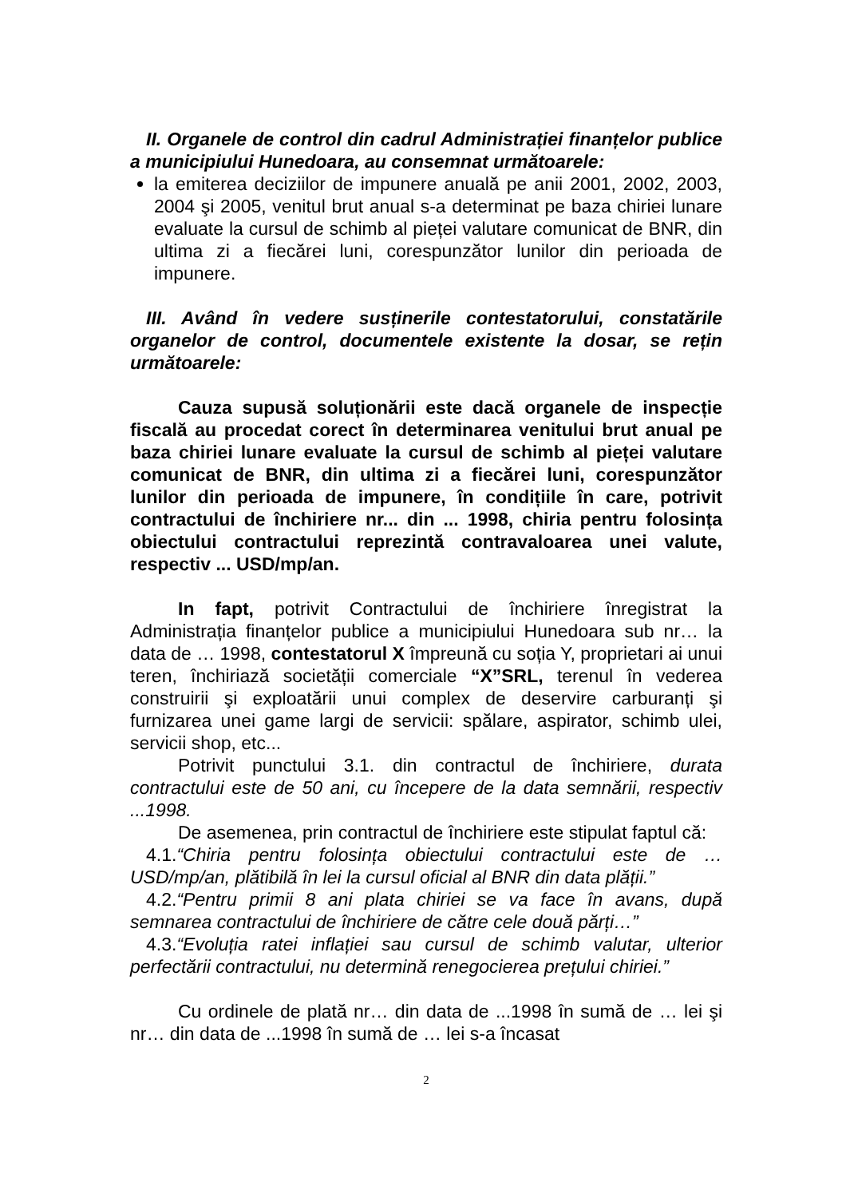II. Organele de control din cadrul Administrației finanțelor publice a municipiului Hunedoara, au consemnat următoarele:
la emiterea deciziilor de impunere anuală pe anii 2001, 2002, 2003, 2004 şi 2005, venitul brut anual s-a determinat pe baza chiriei lunare evaluate la cursul de schimb al pieței valutare comunicat de BNR, din ultima zi a fiecărei luni, corespunzător lunilor din perioada de impunere.
III. Având în vedere susținerile contestatorului, constatările organelor de control, documentele existente la dosar, se rețin următoarele:
Cauza supusă soluționării este dacă organele de inspecție fiscală au procedat corect în determinarea venitului brut anual pe baza chiriei lunare evaluate la cursul de schimb al pieței valutare comunicat de BNR, din ultima zi a fiecărei luni, corespunzător lunilor din perioada de impunere, în condițiile în care, potrivit contractului de închiriere nr... din ... 1998, chiria pentru folosința obiectului contractului reprezintă contravaloarea unei valute, respectiv ... USD/mp/an.
In fapt, potrivit Contractului de închiriere înregistrat la Administrația finanțelor publice a municipiului Hunedoara sub nr… la data de … 1998, contestatorul X împreună cu soția Y, proprietari ai unui teren, închiriază societății comerciale “X”SRL, terenul în vederea construirii şi exploatării unui complex de deservire carburanți şi furnizarea unei game largi de servicii: spălare, aspirator, schimb ulei, servicii shop, etc...
Potrivit punctului 3.1. din contractul de închiriere, durata contractului este de 50 ani, cu începere de la data semnării, respectiv ...1998.
De asemenea, prin contractul de închiriere este stipulat faptul că:
4.1.“Chiria pentru folosința obiectului contractului este de … USD/mp/an, plătibilă în lei la cursul oficial al BNR din data plății.”
4.2.“Pentru primii 8 ani plata chiriei se va face în avans, după semnarea contractului de închiriere de către cele două părți…”
4.3.“Evoluția ratei inflației sau cursul de schimb valutar, ulterior perfectării contractului, nu determină renegocierea prețului chiriei.”
Cu ordinele de plată nr… din data de ...1998 în sumă de … lei şi nr… din data de ...1998 în sumă de … lei s-a încasat
2